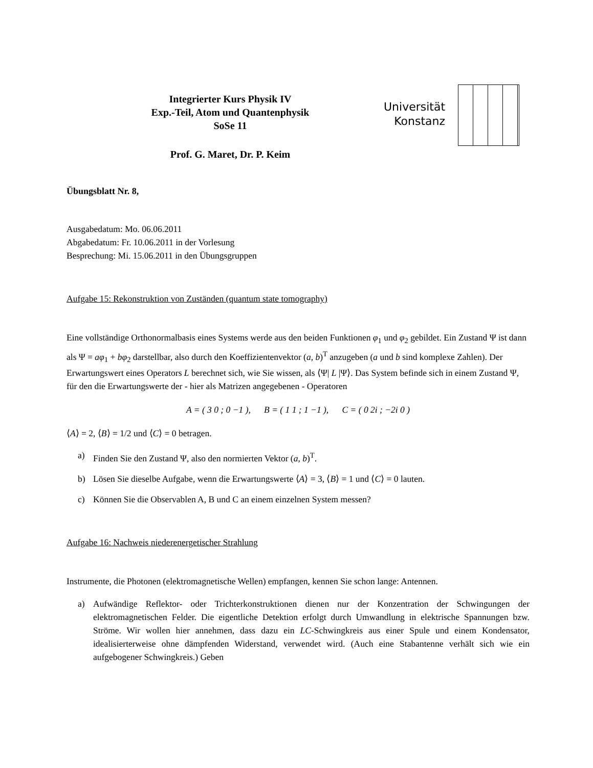Integrierter Kurs Physik IV
Exp.-Teil, Atom und Quantenphysik
SoSe 11
Prof. G. Maret, Dr. P. Keim
Universität
Konstanz
Übungsblatt Nr. 8,
Ausgabedatum: Mo. 06.06.2011
Abgabedatum: Fr. 10.06.2011 in der Vorlesung
Besprechung: Mi. 15.06.2011 in den Übungsgruppen
Aufgabe 15: Rekonstruktion von Zuständen (quantum state tomography)
Eine vollständige Orthonormalbasis eines Systems werde aus den beiden Funktionen φ<sub>1</sub> und φ<sub>2</sub> gebildet. Ein Zustand Ψ ist dann als Ψ = aφ<sub>1</sub> + bφ<sub>2</sub> darstellbar, also durch den Koeffizientenvektor (a, b)<sup>T</sup> anzugeben (a und b sind komplexe Zahlen). Der Erwartungswert eines Operators L berechnet sich, wie Sie wissen, als ⟨Ψ| L |Ψ⟩. Das System befinde sich in einem Zustand Ψ, für den die Erwartungswerte der - hier als Matrizen angegebenen - Operatoren
A = ( 3 0 ; 0 −1 ), B = ( 1 1 ; 1 −1 ), C = ( 0 2i ; −2i 0 )
⟨A⟩ = 2, ⟨B⟩ = 1/2 und ⟨C⟩ = 0 betragen.
a) Finden Sie den Zustand Ψ, also den normierten Vektor (a, b)<sup>T</sup>.
b) Lösen Sie dieselbe Aufgabe, wenn die Erwartungswerte ⟨A⟩ = 3, ⟨B⟩ = 1 und ⟨C⟩ = 0 lauten.
c) Können Sie die Observablen A, B und C an einem einzelnen System messen?
Aufgabe 16: Nachweis niederenergetischer Strahlung
Instrumente, die Photonen (elektromagnetische Wellen) empfangen, kennen Sie schon lange: Antennen.
a) Aufwändige Reflektor- oder Trichterkonstruktionen dienen nur der Konzentration der Schwingungen der elektromagnetischen Felder. Die eigentliche Detektion erfolgt durch Umwandlung in elektrische Spannungen bzw. Ströme. Wir wollen hier annehmen, dass dazu ein LC-Schwingkreis aus einer Spule und einem Kondensator, idealisierterweise ohne dämpfenden Widerstand, verwendet wird. (Auch eine Stabantenne verhält sich wie ein aufgebogener Schwingkreis.) Geben